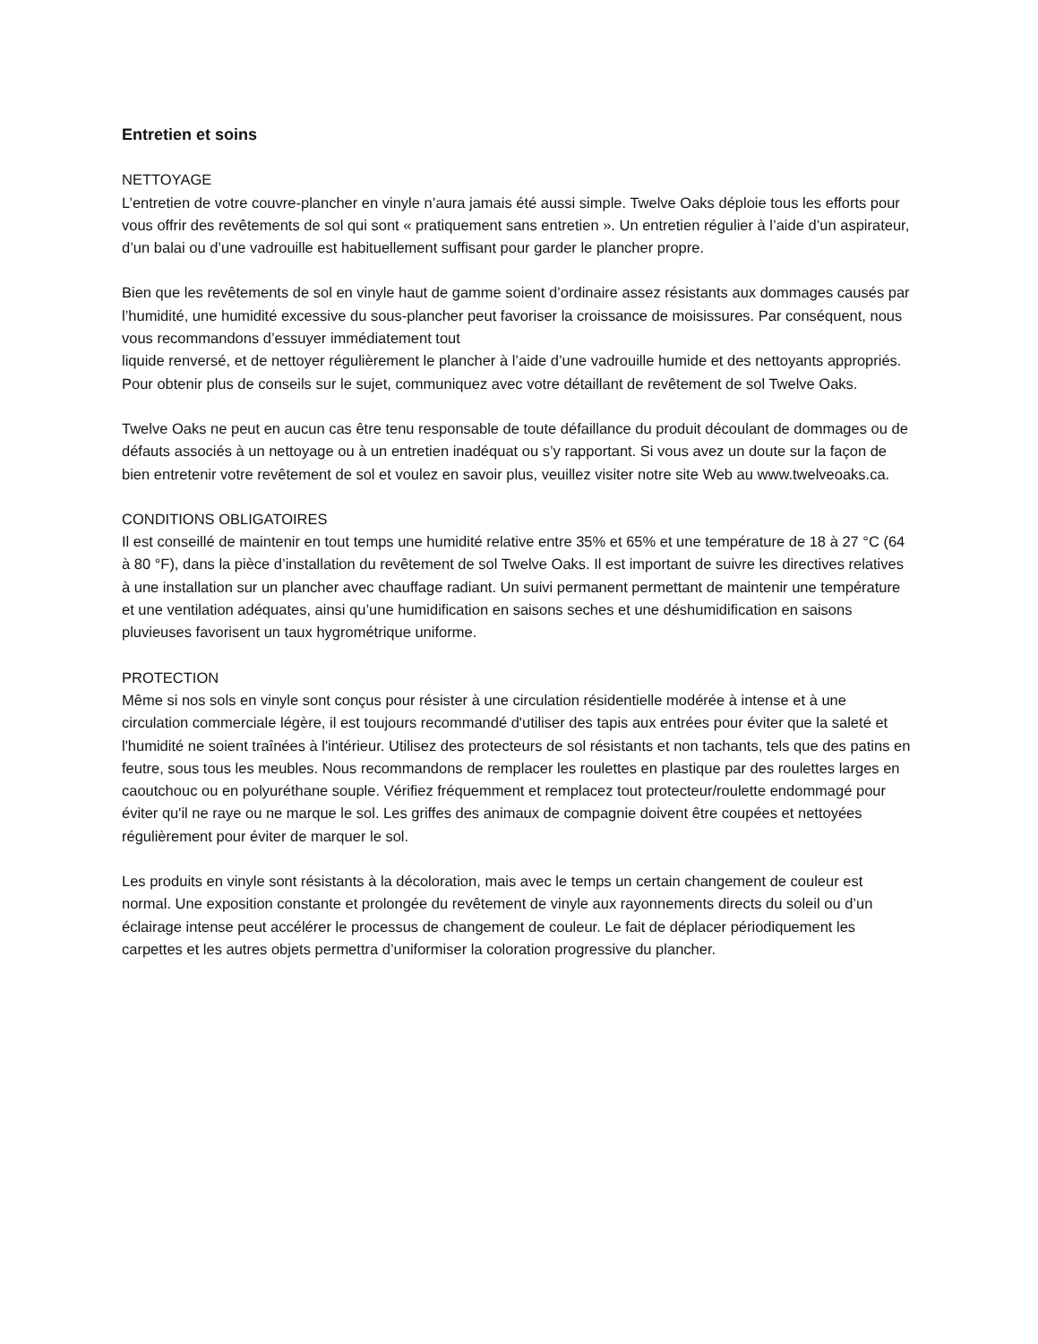Entretien et soins
NETTOYAGE
L’entretien de votre couvre-plancher en vinyle n’aura jamais été aussi simple. Twelve Oaks déploie tous les efforts pour vous offrir des revêtements de sol qui sont « pratiquement sans entretien ». Un entretien régulier à l’aide d’un aspirateur, d’un balai ou d’une vadrouille est habituellement suffisant pour garder le plancher propre.
Bien que les revêtements de sol en vinyle haut de gamme soient d’ordinaire assez résistants aux dommages causés par l’humidité, une humidité excessive du sous-plancher peut favoriser la croissance de moisissures. Par conséquent, nous vous recommandons d’essuyer immédiatement tout
liquide renversé, et de nettoyer régulièrement le plancher à l’aide d’une vadrouille humide et des nettoyants appropriés. Pour obtenir plus de conseils sur le sujet, communiquez avec votre détaillant de revêtement de sol Twelve Oaks.
Twelve Oaks ne peut en aucun cas être tenu responsable de toute défaillance du produit découlant de dommages ou de défauts associés à un nettoyage ou à un entretien inadéquat ou s’y rapportant. Si vous avez un doute sur la façon de bien entretenir votre revêtement de sol et voulez en savoir plus, veuillez visiter notre site Web au www.twelveoaks.ca.
CONDITIONS OBLIGATOIRES
Il est conseillé de maintenir en tout temps une humidité relative entre 35% et 65% et une température de 18 à 27 °C (64 à 80 °F), dans la pièce d’installation du revêtement de sol Twelve Oaks. Il est important de suivre les directives relatives à une installation sur un plancher avec chauffage radiant. Un suivi permanent permettant de maintenir une température et une ventilation adéquates, ainsi qu’une humidification en saisons seches et une déshumidification en saisons pluvieuses favorisent un taux hygrométrique uniforme.
PROTECTION
Même si nos sols en vinyle sont conçus pour résister à une circulation résidentielle modérée à intense et à une circulation commerciale légère, il est toujours recommandé d'utiliser des tapis aux entrées pour éviter que la saleté et l'humidité ne soient traînées à l'intérieur. Utilisez des protecteurs de sol résistants et non tachants, tels que des patins en feutre, sous tous les meubles. Nous recommandons de remplacer les roulettes en plastique par des roulettes larges en caoutchouc ou en polyuréthane souple. Vérifiez fréquemment et remplacez tout protecteur/roulette endommagé pour éviter qu'il ne raye ou ne marque le sol. Les griffes des animaux de compagnie doivent être coupées et nettoyées régulièrement pour éviter de marquer le sol.
Les produits en vinyle sont résistants à la décoloration, mais avec le temps un certain changement de couleur est normal. Une exposition constante et prolongée du revêtement de vinyle aux rayonnements directs du soleil ou d’un éclairage intense peut accélérer le processus de changement de couleur. Le fait de déplacer périodiquement les carpettes et les autres objets permettra d’uniformiser la coloration progressive du plancher.